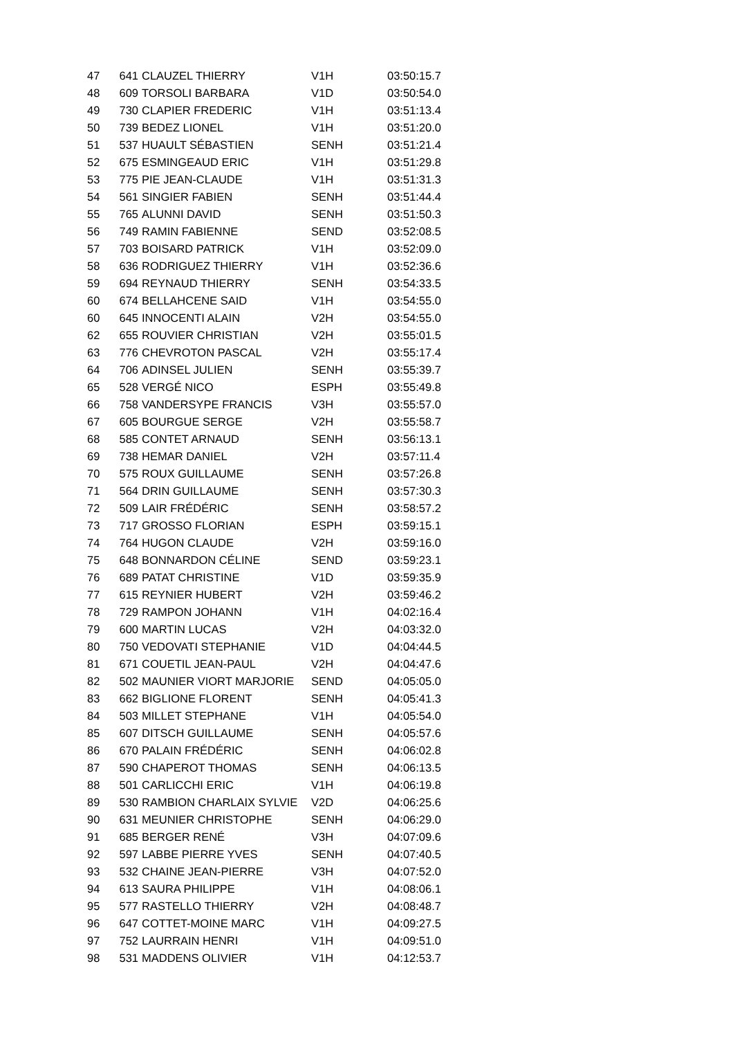| 47 | 641 | CLAUZEL THIERRY | V1H | 03:50:15.7 |
| 48 | 609 | TORSOLI BARBARA | V1D | 03:50:54.0 |
| 49 | 730 | CLAPIER FREDERIC | V1H | 03:51:13.4 |
| 50 | 739 | BEDEZ LIONEL | V1H | 03:51:20.0 |
| 51 | 537 | HUAULT SÉBASTIEN | SENH | 03:51:21.4 |
| 52 | 675 | ESMINGEAUD ERIC | V1H | 03:51:29.8 |
| 53 | 775 | PIE JEAN-CLAUDE | V1H | 03:51:31.3 |
| 54 | 561 | SINGIER FABIEN | SENH | 03:51:44.4 |
| 55 | 765 | ALUNNI DAVID | SENH | 03:51:50.3 |
| 56 | 749 | RAMIN FABIENNE | SEND | 03:52:08.5 |
| 57 | 703 | BOISARD PATRICK | V1H | 03:52:09.0 |
| 58 | 636 | RODRIGUEZ THIERRY | V1H | 03:52:36.6 |
| 59 | 694 | REYNAUD THIERRY | SENH | 03:54:33.5 |
| 60 | 674 | BELLAHCENE SAID | V1H | 03:54:55.0 |
| 60 | 645 | INNOCENTI ALAIN | V2H | 03:54:55.0 |
| 62 | 655 | ROUVIER CHRISTIAN | V2H | 03:55:01.5 |
| 63 | 776 | CHEVROTON PASCAL | V2H | 03:55:17.4 |
| 64 | 706 | ADINSEL JULIEN | SENH | 03:55:39.7 |
| 65 | 528 | VERGÉ NICO | ESPH | 03:55:49.8 |
| 66 | 758 | VANDERSYPE FRANCIS | V3H | 03:55:57.0 |
| 67 | 605 | BOURGUE SERGE | V2H | 03:55:58.7 |
| 68 | 585 | CONTET ARNAUD | SENH | 03:56:13.1 |
| 69 | 738 | HEMAR DANIEL | V2H | 03:57:11.4 |
| 70 | 575 | ROUX GUILLAUME | SENH | 03:57:26.8 |
| 71 | 564 | DRIN GUILLAUME | SENH | 03:57:30.3 |
| 72 | 509 | LAIR FRÉDÉRIC | SENH | 03:58:57.2 |
| 73 | 717 | GROSSO FLORIAN | ESPH | 03:59:15.1 |
| 74 | 764 | HUGON CLAUDE | V2H | 03:59:16.0 |
| 75 | 648 | BONNARDON CÉLINE | SEND | 03:59:23.1 |
| 76 | 689 | PATAT CHRISTINE | V1D | 03:59:35.9 |
| 77 | 615 | REYNIER HUBERT | V2H | 03:59:46.2 |
| 78 | 729 | RAMPON JOHANN | V1H | 04:02:16.4 |
| 79 | 600 | MARTIN LUCAS | V2H | 04:03:32.0 |
| 80 | 750 | VEDOVATI STEPHANIE | V1D | 04:04:44.5 |
| 81 | 671 | COUETIL JEAN-PAUL | V2H | 04:04:47.6 |
| 82 | 502 | MAUNIER VIORT MARJORIE | SEND | 04:05:05.0 |
| 83 | 662 | BIGLIONE FLORENT | SENH | 04:05:41.3 |
| 84 | 503 | MILLET STEPHANE | V1H | 04:05:54.0 |
| 85 | 607 | DITSCH GUILLAUME | SENH | 04:05:57.6 |
| 86 | 670 | PALAIN FRÉDÉRIC | SENH | 04:06:02.8 |
| 87 | 590 | CHAPEROT THOMAS | SENH | 04:06:13.5 |
| 88 | 501 | CARLICCHI ERIC | V1H | 04:06:19.8 |
| 89 | 530 | RAMBION CHARLAIX SYLVIE | V2D | 04:06:25.6 |
| 90 | 631 | MEUNIER CHRISTOPHE | SENH | 04:06:29.0 |
| 91 | 685 | BERGER RENÉ | V3H | 04:07:09.6 |
| 92 | 597 | LABBE PIERRE YVES | SENH | 04:07:40.5 |
| 93 | 532 | CHAINE JEAN-PIERRE | V3H | 04:07:52.0 |
| 94 | 613 | SAURA PHILIPPE | V1H | 04:08:06.1 |
| 95 | 577 | RASTELLO THIERRY | V2H | 04:08:48.7 |
| 96 | 647 | COTTET-MOINE MARC | V1H | 04:09:27.5 |
| 97 | 752 | LAURRAIN HENRI | V1H | 04:09:51.0 |
| 98 | 531 | MADDENS OLIVIER | V1H | 04:12:53.7 |